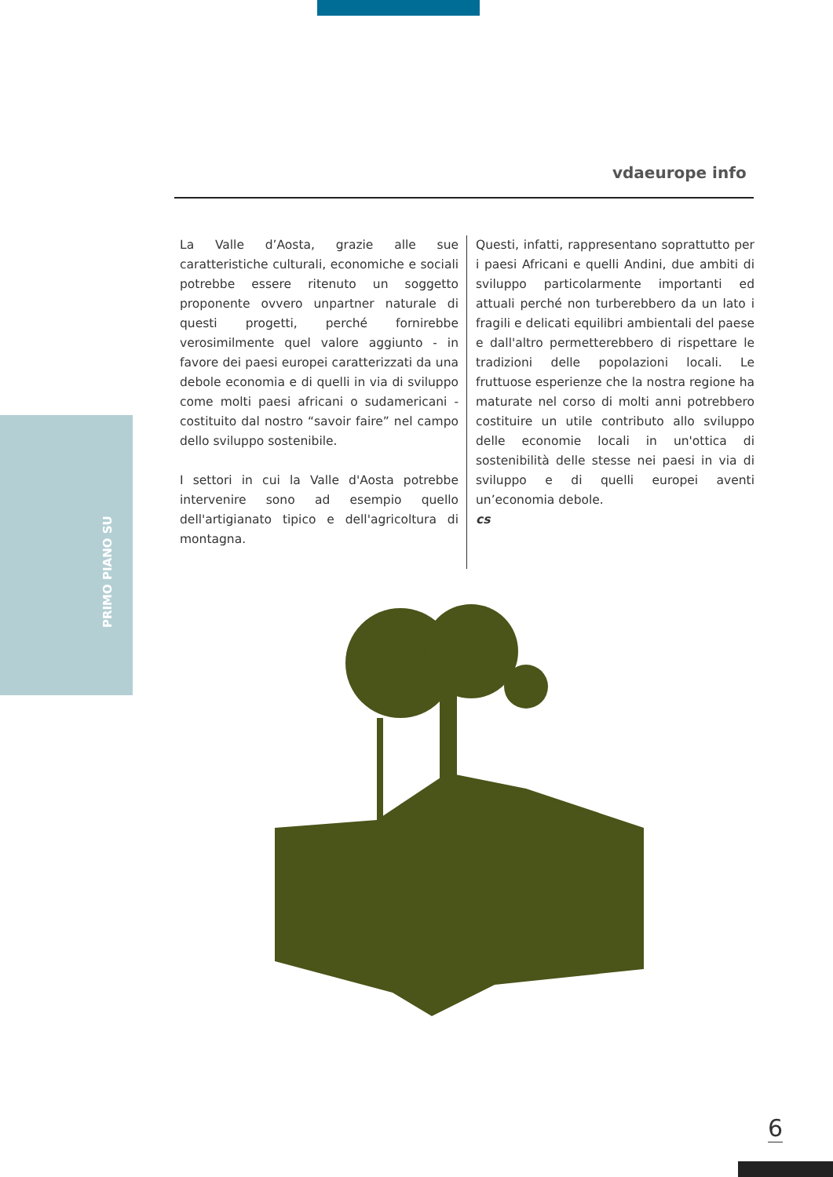vdaeurope info
La Valle d’Aosta, grazie alle sue caratteristiche culturali, economiche e sociali potrebbe essere ritenuto un soggetto proponente ovvero unpartner naturale di questi progetti, perché fornirebbe verosimilmente quel valore aggiunto - in favore dei paesi europei caratterizzati da una debole economia e di quelli in via di sviluppo come molti paesi africani o sudamericani - costituito dal nostro “savoir faire” nel campo dello sviluppo sostenibile.
I settori in cui la Valle d'Aosta potrebbe intervenire sono ad esempio quello dell'artigianato tipico e dell'agricoltura di montagna.
Questi, infatti, rappresentano soprattutto per i paesi Africani e quelli Andini, due ambiti di sviluppo particolarmente importanti ed attuali perché non turberebbero da un lato i fragili e delicati equilibri ambientali del paese e dall'altro permetterebbero di rispettare le tradizioni delle popolazioni locali. Le fruttuose esperienze che la nostra regione ha maturate nel corso di molti anni potrebbero costituire un utile contributo allo sviluppo delle economie locali in un'ottica di sostenibilità delle stesse nei paesi in via di sviluppo e di quelli europei aventi un’economia debole.
cs
PRIMO PIANO SU
6